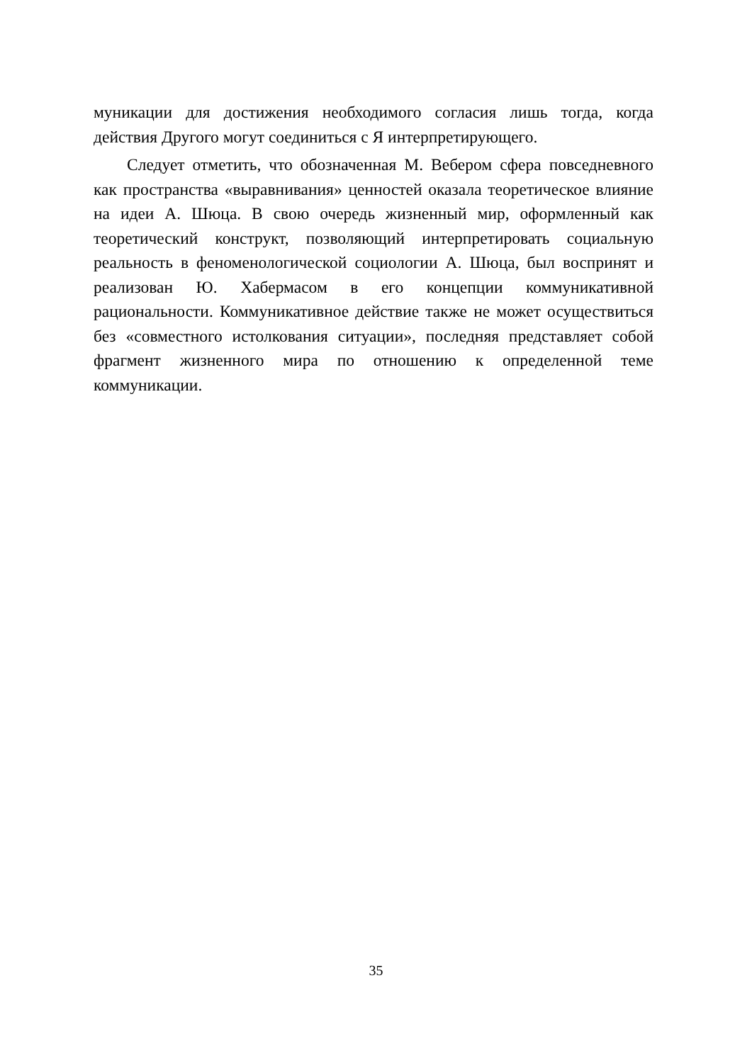муникации для достижения необходимого согласия лишь тогда, когда действия Другого могут соединиться с Я интерпретирующего.
Следует отметить, что обозначенная М. Вебером сфера повседневного как пространства «выравнивания» ценностей оказала теоретическое влияние на идеи А. Шюца. В свою очередь жизненный мир, оформленный как теоретический конструкт, позволяющий интерпретировать социальную реальность в феноменологической социологии А. Шюца, был воспринят и реализован Ю. Хабермасом в его концепции коммуникативной рациональности. Коммуникативное действие также не может осуществиться без «совместного истолкования ситуации», последняя представляет собой фрагмент жизненного мира по отношению к определенной теме коммуникации.
35